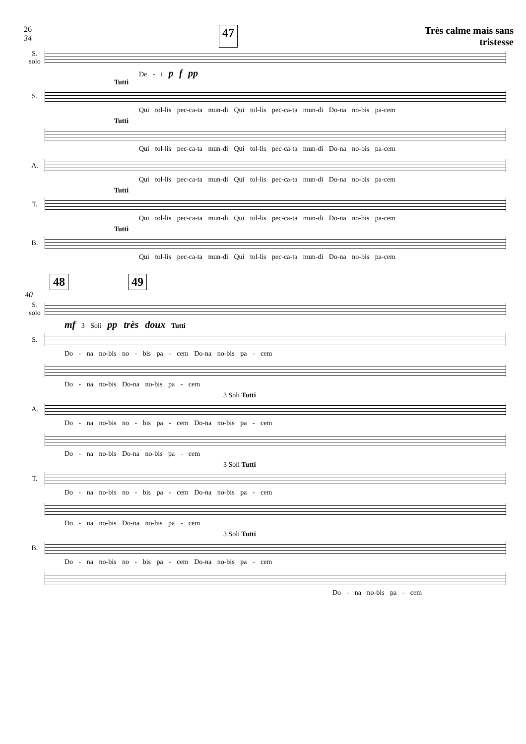26
34 47 Très calme mais sans
tristesse
S.
solo
De - i p f pp
Tutti
S.
Qui tol-lis pec-ca-ta mun-di Qui tol-lis pec-ca-ta mun-di Do-na no-bis pa-cem
Tutti
Qui tol-lis pec-ca-ta mun-di Qui tol-lis pec-ca-ta mun-di Do-na no-bis pa-cem
A.
Qui tol-lis pec-ca-ta mun-di Qui tol-lis pec-ca-ta mun-di Do-na no-bis pa-cem
Tutti
T.
Qui tol-lis pec-ca-ta mun-di Qui tol-lis pec-ca-ta mun-di Do-na no-bis pa-cem
Tutti
B.
Qui tol-lis pec-ca-ta mun-di Qui tol-lis pec-ca-ta mun-di Do-na no-bis pa-cem
48 49
40
S.
solo
mf 3 Soli pp très doux Tutti
S.
Do - na no-bis no - bis pa - cem Do-na no-bis pa - cem
Do - na no-bis Do-na no-bis pa - cem
3 Soli Tutti
A.
Do - na no-bis no - bis pa - cem Do-na no-bis pa - cem
Do - na no-bis Do-na no-bis pa - cem
3 Soli Tutti
T.
Do - na no-bis no - bis pa - cem Do-na no-bis pa - cem
Do - na no-bis Do-na no-bis pa - cem
3 Soli Tutti
B.
Do - na no-bis no - bis pa - cem Do-na no-bis pa - cem
Do - na no-bis pa - cem